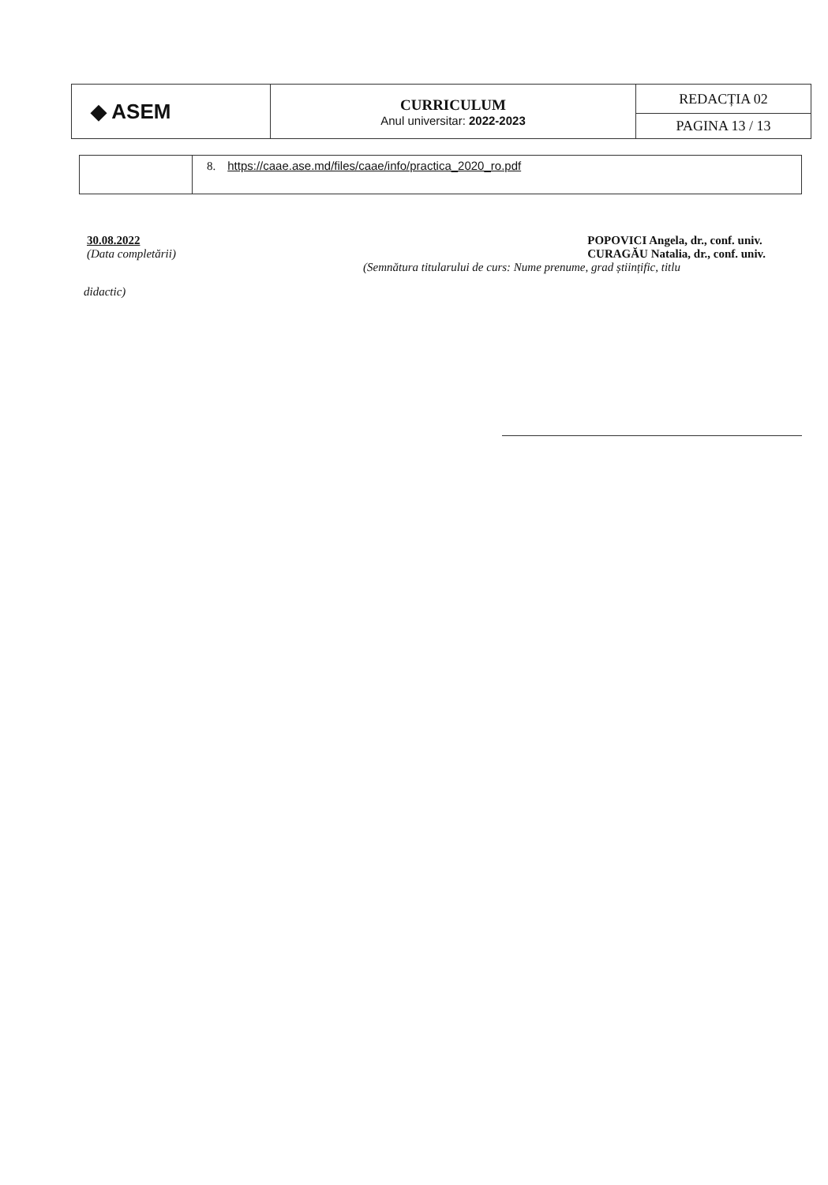| ◆ ASEM | CURRICULUM Anul universitar: 2022-2023 | REDACȚIA 02 |
| | | PAGINA 13 / 13 |
| | 8. https://caae.ase.md/files/caae/info/practica_2020_ro.pdf |
30.08.2022
(Data completării)
POPOVICI Angela, dr., conf. univ.
CURAGĂU Natalia, dr., conf. univ.
(Semnătura titularului de curs: Nume prenume, grad științific, titlu
didactic)